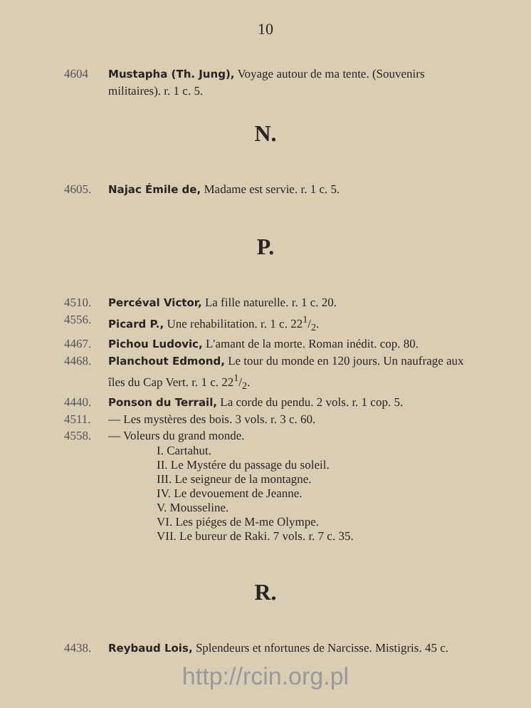10
4604 Mustapha (Th. Jung), Voyage autour de ma tente. (Souvenirs militaires). r. 1 c. 5.
N.
4605. Najac Émile de, Madame est servie. r. 1 c. 5.
P.
4510. Percéval Victor, La fille naturelle. r. 1 c. 20.
4556. Picard P., Une rehabilitation. r. 1 c. 221/2.
4467. Pichou Ludovic, L'amant de la morte. Roman inédit. cop. 80.
4468. Planchout Edmond, Le tour du monde en 120 jours. Un naufrage aux îles du Cap Vert. r. 1 c. 221/2.
4440. Ponson du Terrail, La corde du pendu. 2 vols. r. 1 cop. 5.
4511. — Les mystères des bois. 3 vols. r. 3 c. 60.
4558. — Voleurs du grand monde.
I. Cartahut.
II. Le Mystére du passage du soleil.
III. Le seigneur de la montagne.
IV. Le devouement de Jeanne.
V. Mousseline.
VI. Les piéges de M-me Olympe.
VII. Le bureur de Raki. 7 vols. r. 7 c. 35.
R.
4438. Reybaud Lois, Splendeurs et nfortunes de Narcisse. Mistigris. 45 c.
http://rcin.org.pl